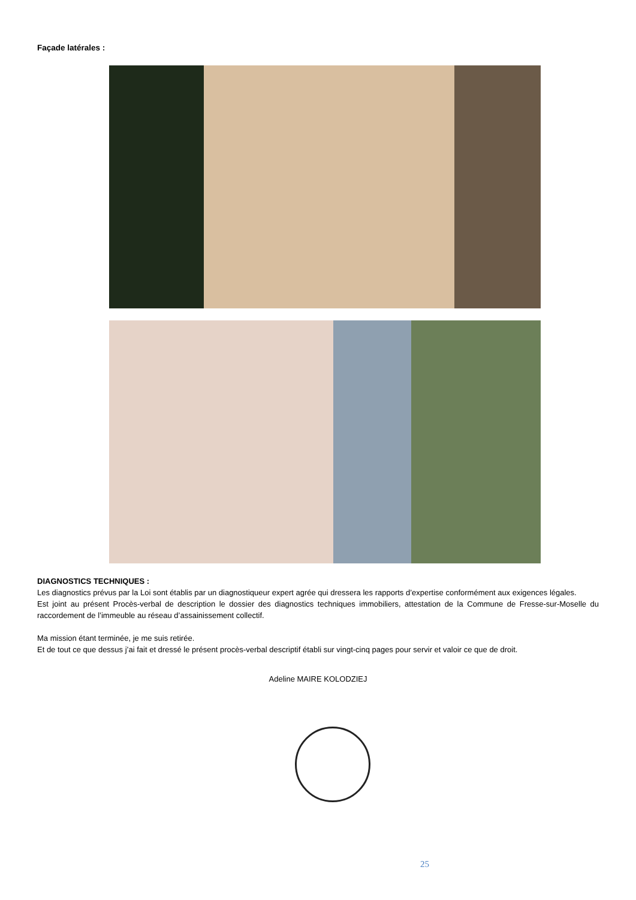Façade latérales :
DIAGNOSTICS TECHNIQUES :
Les diagnostics prévus par la Loi sont établis par un diagnostiqueur expert agrée qui dressera les rapports d’expertise conformément aux exigences légales.
Est joint au présent Procès-verbal de description le dossier des diagnostics techniques immobiliers, attestation de la Commune de Fresse-sur-Moselle du raccordement de l’immeuble au réseau d’assainissement collectif.
Ma mission étant terminée, je me suis retirée.
Et de tout ce que dessus j’ai fait et dressé le présent procès-verbal descriptif établi sur vingt-cinq pages pour servir et valoir ce que de droit.
Adeline MAIRE KOLODZIEJ
25